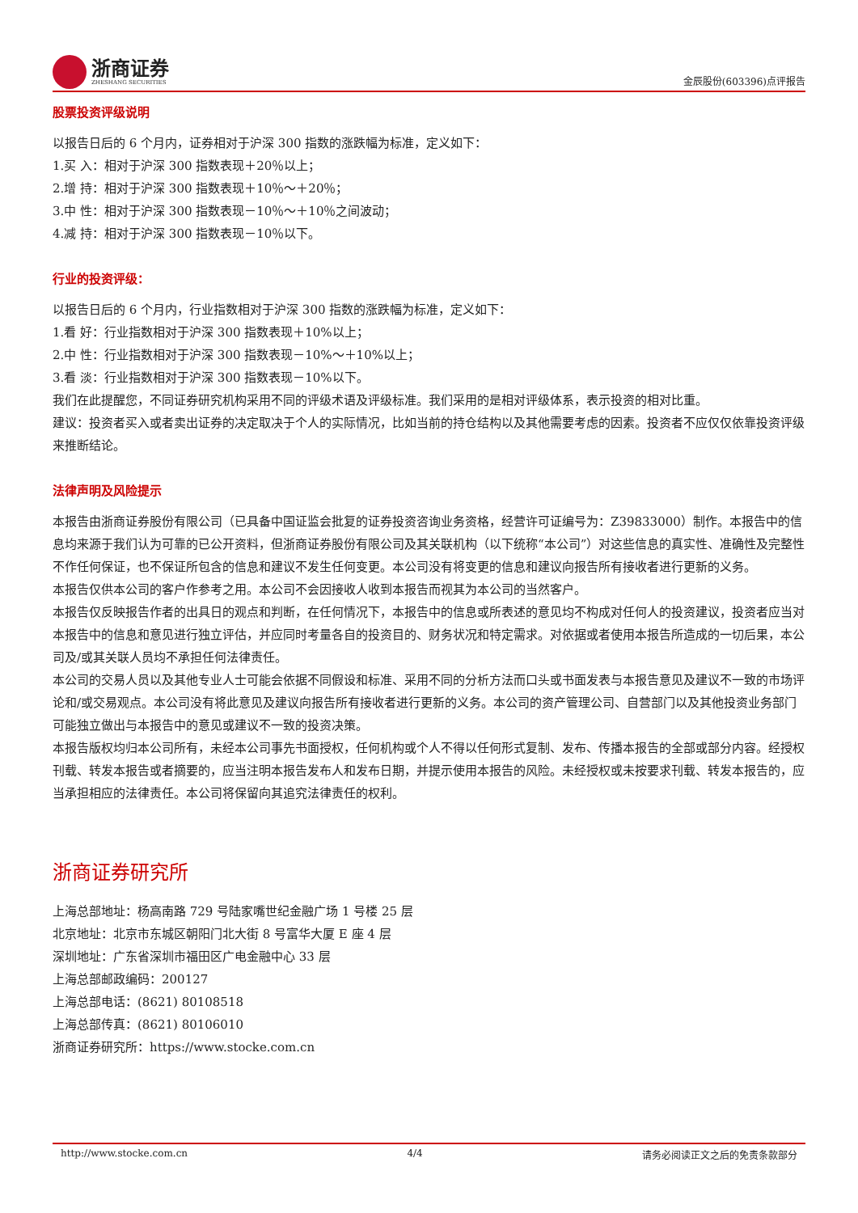浙商证券
ZHESHANG SECURITIES
金辰股份(603396)点评报告
股票投资评级说明
以报告日后的 6 个月内，证券相对于沪深 300 指数的涨跌幅为标准，定义如下：
1.买 入：相对于沪深 300 指数表现＋20％以上；
2.增 持：相对于沪深 300 指数表现＋10％～＋20％；
3.中 性：相对于沪深 300 指数表现－10％～＋10％之间波动；
4.减 持：相对于沪深 300 指数表现－10％以下。
行业的投资评级：
以报告日后的 6 个月内，行业指数相对于沪深 300 指数的涨跌幅为标准，定义如下：
1.看 好：行业指数相对于沪深 300 指数表现＋10%以上；
2.中 性：行业指数相对于沪深 300 指数表现－10%～＋10%以上；
3.看 淡：行业指数相对于沪深 300 指数表现－10%以下。
我们在此提醒您，不同证券研究机构采用不同的评级术语及评级标准。我们采用的是相对评级体系，表示投资的相对比重。
建议：投资者买入或者卖出证券的决定取决于个人的实际情况，比如当前的持仓结构以及其他需要考虑的因素。投资者不应仅仅依靠投资评级来推断结论。
法律声明及风险提示
本报告由浙商证券股份有限公司（已具备中国证监会批复的证券投资咨询业务资格，经营许可证编号为：Z39833000）制作。本报告中的信息均来源于我们认为可靠的已公开资料，但浙商证券股份有限公司及其关联机构（以下统称“本公司”）对这些信息的真实性、准确性及完整性不作任何保证，也不保证所包含的信息和建议不发生任何变更。本公司没有将变更的信息和建议向报告所有接收者进行更新的义务。
本报告仅供本公司的客户作参考之用。本公司不会因接收人收到本报告而视其为本公司的当然客户。
本报告仅反映报告作者的出具日的观点和判断，在任何情况下，本报告中的信息或所表述的意见均不构成对任何人的投资建议，投资者应当对本报告中的信息和意见进行独立评估，并应同时考量各自的投资目的、财务状况和特定需求。对依据或者使用本报告所造成的一切后果，本公司及/或其关联人员均不承担任何法律责任。
本公司的交易人员以及其他专业人士可能会依据不同假设和标准、采用不同的分析方法而口头或书面发表与本报告意见及建议不一致的市场评论和/或交易观点。本公司没有将此意见及建议向报告所有接收者进行更新的义务。本公司的资产管理公司、自营部门以及其他投资业务部门可能独立做出与本报告中的意见或建议不一致的投资决策。
本报告版权均归本公司所有，未经本公司事先书面授权，任何机构或个人不得以任何形式复制、发布、传播本报告的全部或部分内容。经授权刊载、转发本报告或者摘要的，应当注明本报告发布人和发布日期，并提示使用本报告的风险。未经授权或未按要求刊载、转发本报告的，应当承担相应的法律责任。本公司将保留向其追究法律责任的权利。
浙商证券研究所
上海总部地址：杨高南路 729 号陆家嘴世纪金融广场 1 号楼 25 层
北京地址：北京市东城区朝阳门北大街 8 号富华大厦 E 座 4 层
深圳地址：广东省深圳市福田区广电金融中心 33 层
上海总部邮政编码：200127
上海总部电话：(8621) 80108518
上海总部传真：(8621) 80106010
浙商证券研究所：https://www.stocke.com.cn
http://www.stocke.com.cn 4/4 请务必阅读正文之后的免责条款部分